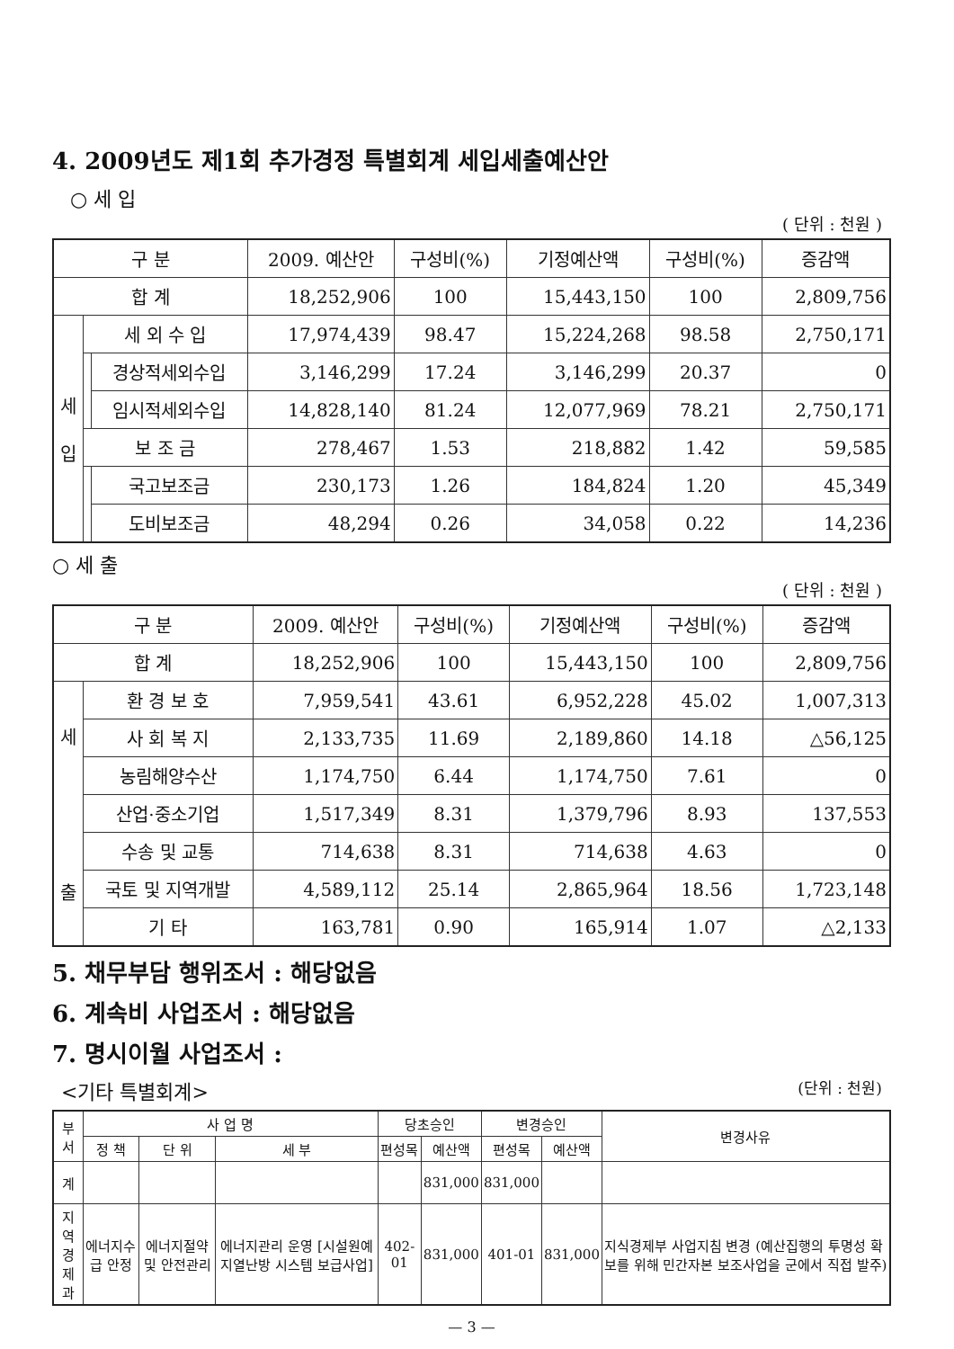4. 2009년도 제1회 추가경정 특별회계 세입세출예산안
○ 세 입
( 단위 : 천원 )
| 구 분 | | | 2009. 예산안 | 구성비(%) | 기정예산액 | 구성비(%) | 증감액 |
| --- | --- | --- | --- | --- | --- | --- | --- |
| 합 계 | | | 18,252,906 | 100 | 15,443,150 | 100 | 2,809,756 |
| 세 입 | 세 외 수 입 | | 17,974,439 | 98.47 | 15,224,268 | 98.58 | 2,750,171 |
| | | 경상적세외수입 | 3,146,299 | 17.24 | 3,146,299 | 20.37 | 0 |
| | | 임시적세외수입 | 14,828,140 | 81.24 | 12,077,969 | 78.21 | 2,750,171 |
| | 보 조 금 | | 278,467 | 1.53 | 218,882 | 1.42 | 59,585 |
| | | 국고보조금 | 230,173 | 1.26 | 184,824 | 1.20 | 45,349 |
| | | 도비보조금 | 48,294 | 0.26 | 34,058 | 0.22 | 14,236 |
○ 세 출
( 단위 : 천원 )
| 구 분 | | 2009. 예산안 | 구성비(%) | 기정예산액 | 구성비(%) | 증감액 |
| --- | --- | --- | --- | --- | --- | --- |
| 합 계 | | 18,252,906 | 100 | 15,443,150 | 100 | 2,809,756 |
| 세 출 | 환 경 보 호 | 7,959,541 | 43.61 | 6,952,228 | 45.02 | 1,007,313 |
| | 사 회 복 지 | 2,133,735 | 11.69 | 2,189,860 | 14.18 | △56,125 |
| | 농림해양수산 | 1,174,750 | 6.44 | 1,174,750 | 7.61 | 0 |
| | 산업·중소기업 | 1,517,349 | 8.31 | 1,379,796 | 8.93 | 137,553 |
| | 수송 및 교통 | 714,638 | 8.31 | 714,638 | 4.63 | 0 |
| | 국토 및 지역개발 | 4,589,112 | 25.14 | 2,865,964 | 18.56 | 1,723,148 |
| | 기 타 | 163,781 | 0.90 | 165,914 | 1.07 | △2,133 |
5. 채무부담 행위조서 : 해당없음
6. 계속비 사업조서 : 해당없음
7. 명시이월 사업조서 :
<기타 특별회계> (단위 : 천원)
| 부서 | 사 업 명 | | | 당초승인 | | 변경승인 | | 변경사유 |
| --- | --- | --- | --- | --- | --- | --- | --- | --- |
| | 정 책 | 단 위 | 세 부 | 편성목 | 예산액 | 편성목 | 예산액 | |
| 계 | | | | | 831,000 | 831,000 | | |
| 지 역 경제과 | 에너지수급 안정 | 에너지절약 및 안전관리 | 에너지관리 운영 [시설원예지열난방 시스템 보급사업] | 402-01 | 831,000 | 401-01 | 831,000 | 지식경제부 사업지침 변경 (예산집행의 투명성 확보를 위해 민간자본 보조사업을 군에서 직접 발주) |
— 3 —